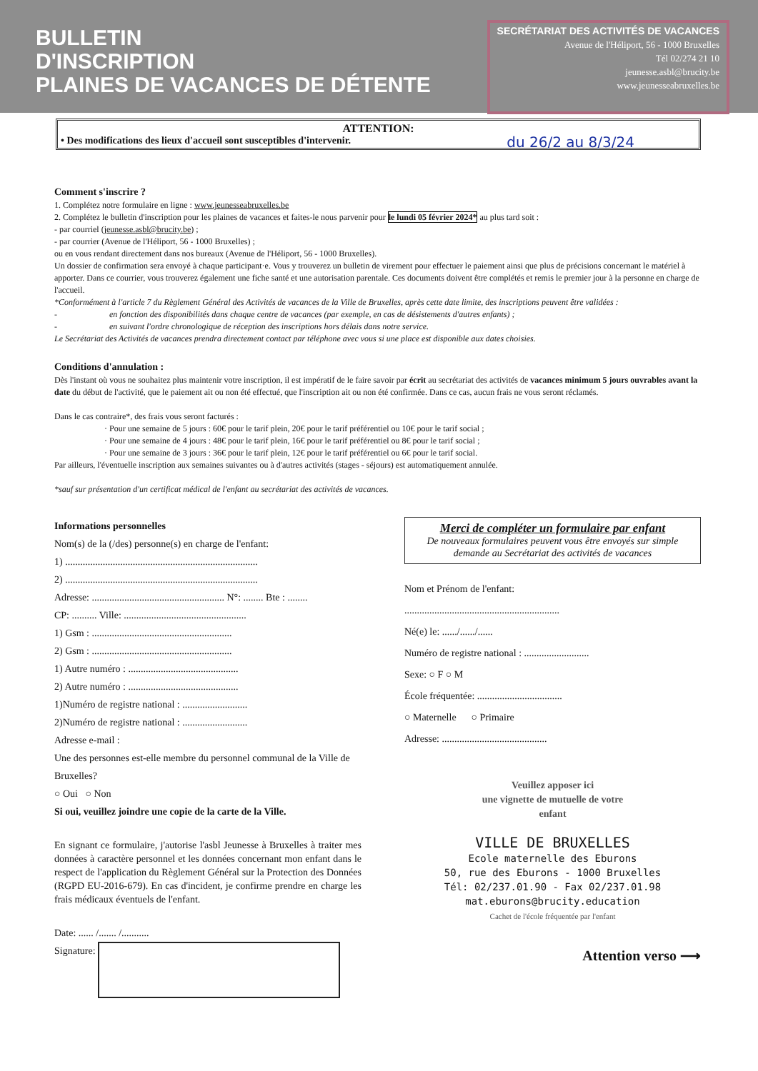BULLETIN
D'INSCRIPTION
PLAINES DE VACANCES DE DÉTENTE
SECRÉTARIAT DES ACTIVITÉS DE VACANCES
Avenue de l'Héliport, 56 - 1000 Bruxelles
Tél 02/274 21 10
jeunesse.asbl@brucity.be
www.jeunesseabruxelles.be
ATTENTION:
• Des modifications des lieux d'accueil sont susceptibles d'intervenir.
du 26/2 au 8/3/24
Comment s'inscrire ?
1. Complétez notre formulaire en ligne : www.jeunesseabruxelles.be
2. Complétez le bulletin d'inscription pour les plaines de vacances et faites-le nous parvenir pour le lundi 05 février 2024* au plus tard soit :
- par courriel (jeunesse.asbl@brucity.be) ;
- par courrier (Avenue de l'Héliport, 56 - 1000 Bruxelles) ;
ou en vous rendant directement dans nos bureaux (Avenue de l'Héliport, 56 - 1000 Bruxelles).
Un dossier de confirmation sera envoyé à chaque participant·e. Vous y trouverez un bulletin de virement pour effectuer le paiement ainsi que plus de précisions concernant le matériel à apporter. Dans ce courrier, vous trouverez également une fiche santé et une autorisation parentale. Ces documents doivent être complétés et remis le premier jour à la personne en charge de l'accueil.
*Conformément à l'article 7 du Règlement Général des Activités de vacances de la Ville de Bruxelles, après cette date limite, des inscriptions peuvent être validées :
- en fonction des disponibilités dans chaque centre de vacances (par exemple, en cas de désistements d'autres enfants) ;
- en suivant l'ordre chronologique de réception des inscriptions hors délais dans notre service.
Le Secrétariat des Activités de vacances prendra directement contact par téléphone avec vous si une place est disponible aux dates choisies.
Conditions d'annulation :
Dès l'instant où vous ne souhaitez plus maintenir votre inscription, il est impératif de le faire savoir par écrit au secrétariat des activités de vacances minimum 5 jours ouvrables avant la date du début de l'activité, que le paiement ait ou non été effectué, que l'inscription ait ou non été confirmée. Dans ce cas, aucun frais ne vous seront réclamés.
Dans le cas contraire*, des frais vous seront facturés :
· Pour une semaine de 5 jours : 60€ pour le tarif plein, 20€ pour le tarif préférentiel ou 10€ pour le tarif social ;
· Pour une semaine de 4 jours : 48€ pour le tarif plein, 16€ pour le tarif préférentiel ou 8€ pour le tarif social ;
· Pour une semaine de 3 jours : 36€ pour le tarif plein, 12€ pour le tarif préférentiel ou 6€ pour le tarif social.
Par ailleurs, l'éventuelle inscription aux semaines suivantes ou à d'autres activités (stages - séjours) est automatiquement annulée.
*sauf sur présentation d'un certificat médical de l'enfant au secrétariat des activités de vacances.
Informations personnelles
Nom(s) de la (/des) personne(s) en charge de l'enfant:
1) .............................................................................
2) .............................................................................
Adresse: ..................................................... N°: ........ Bte : ........
CP: .......... Ville: .................................................
1) Gsm : ........................................................
2) Gsm : ........................................................
1) Autre numéro : ............................................
2) Autre numéro : ............................................
1)Numéro de registre national : ..........................
2)Numéro de registre national : ..........................
Adresse e-mail :
Une des personnes est-elle membre du personnel communal de la Ville de Bruxelles?
○ Oui ○ Non
Si oui, veuillez joindre une copie de la carte de la Ville.
En signant ce formulaire, j'autorise l'asbl Jeunesse à Bruxelles à traiter mes données à caractère personnel et les données concernant mon enfant dans le respect de l'application du Règlement Général sur la Protection des Données (RGPD EU-2016-679). En cas d'incident, je confirme prendre en charge les frais médicaux éventuels de l'enfant.
Date: ...... /....... /...........
Signature:
Merci de compléter un formulaire par enfant
De nouveaux formulaires peuvent vous être envoyés sur simple demande au Secrétariat des activités de vacances
Nom et Prénom de l'enfant:
..............................................................
Né(e) le: ....../....../......
Numéro de registre national : ..........................
Sexe: ○ F ○ M
École fréquentée: ..................................
○ Maternelle ○ Primaire
Adresse: ..........................................
Veuillez apposer ici
une vignette de mutuelle de votre
enfant
VILLE DE BRUXELLES
Ecole maternelle des Eburons
50, rue des Eburons - 1000 Bruxelles
Tél: 02/237.01.90 - Fax 02/237.01.98
mat.eburons@brucity.education
Cachet de l'école fréquentée par l'enfant
Attention verso ⟶